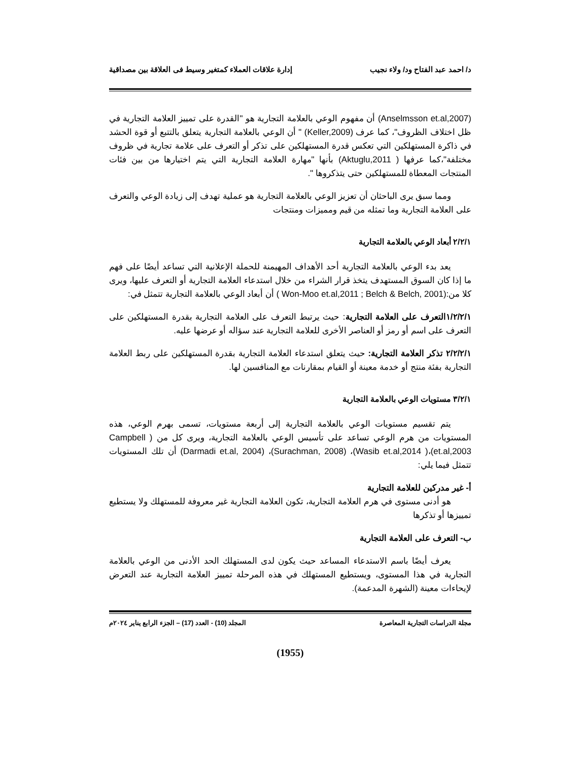د/ احمد عبد الفتاح ود/ ولاء نجيب إدارة علاقات العملاء كمتغير وسيط فى العلاقة بين مصداقية
(Anselmsson et.al,2007) أن مفهوم الوعي بالعلامة التجارية هو "القدرة على تمييز العلامة التجارية في ظل اختلاف الظروف"، كما عرف (Keller,2009) " أن الوعي بالعلامة التجارية يتعلق بالتتبع أو قوة الحشد في ذاكرة المستهلكين التي تعكس قدرة المستهلكين على تذكر أو التعرف على علامة تجارية في ظروف مختلفة"،كما عرفها ( Aktuglu,2011) بأنها "مهارة العلامة التجارية التي يتم اختيارها من بين فئات المنتجات المعطاة للمستهلكين حتى يتذكروها ".
ومما سبق يرى الباحثان أن تعزيز الوعي بالعلامة التجارية هو عملية تهدف إلى زيادة الوعي والتعرف على العلامة التجارية وما تمثله من قيم ومميزات ومنتجات
٢/٢/١ أبعاد الوعي بالعلامة التجارية
يعد بدء الوعي بالعلامة التجارية أحد الأهداف المهيمنة للحملة الإعلانية التي تساعد أيضًا على فهم ما إذا كان السوق المستهدف يتخذ قرار الشراء من خلال استدعاء العلامة التجارية أو التعرف عليها، ويرى كلا من:(Won-Moo et.al,2011 ; Belch & Belch, 2001 ) أن أبعاد الوعي بالعلامة التجارية تتمثل في:
١/٢/٢/١التعرف على العلامة التجارية: حيث يرتبط التعرف على العلامة التجارية بقدرة المستهلكين على التعرف على اسم أو رمز أو العناصر الأخرى للعلامة التجارية عند سؤاله أو عرضها عليه.
٢/٢/٢/١ تذكر العلامة التجارية: حيث يتعلق استدعاء العلامة التجارية بقدرة المستهلكين على ربط العلامة التجارية بفئة منتج أو خدمة معينة أو القيام بمقارنات مع المنافسين لها.
٣/٢/١ مستويات الوعي بالعلامة التجارية
يتم تقسيم مستويات الوعي بالعلامة التجارية إلى أربعة مستويات، تسمى بهرم الوعي، هذه المستويات من هرم الوعي تساعد على تأسيس الوعي بالعلامة التجارية، ويرى كل من ( Campbell et.al,2003)،( Wasib et.al,2014)، (Surachman, 2008)، (Darmadi et.al, 2004) أن تلك المستويات تتمثل فيما يلي:
أ- غير مدركين للعلامة التجارية
هو أدنى مستوى في هرم العلامة التجارية، تكون العلامة التجارية غير معروفة للمستهلك ولا يستطيع تمييزها أو تذكرها
ب- التعرف على العلامة التجارية
يعرف أيضًا باسم الاستدعاء المساعد حيث يكون لدى المستهلك الحد الأدنى من الوعي بالعلامة التجارية في هذا المستوى، ويستطيع المستهلك في هذه المرحلة تمييز العلامة التجارية عند التعرض لإيحاءات معينة (الشهرة المدعمة).
مجلة الدراسات التجارية المعاصرة المجلد (10) - العدد (17) – الجزء الرابع يناير ٢٠٢٤م
(1955)